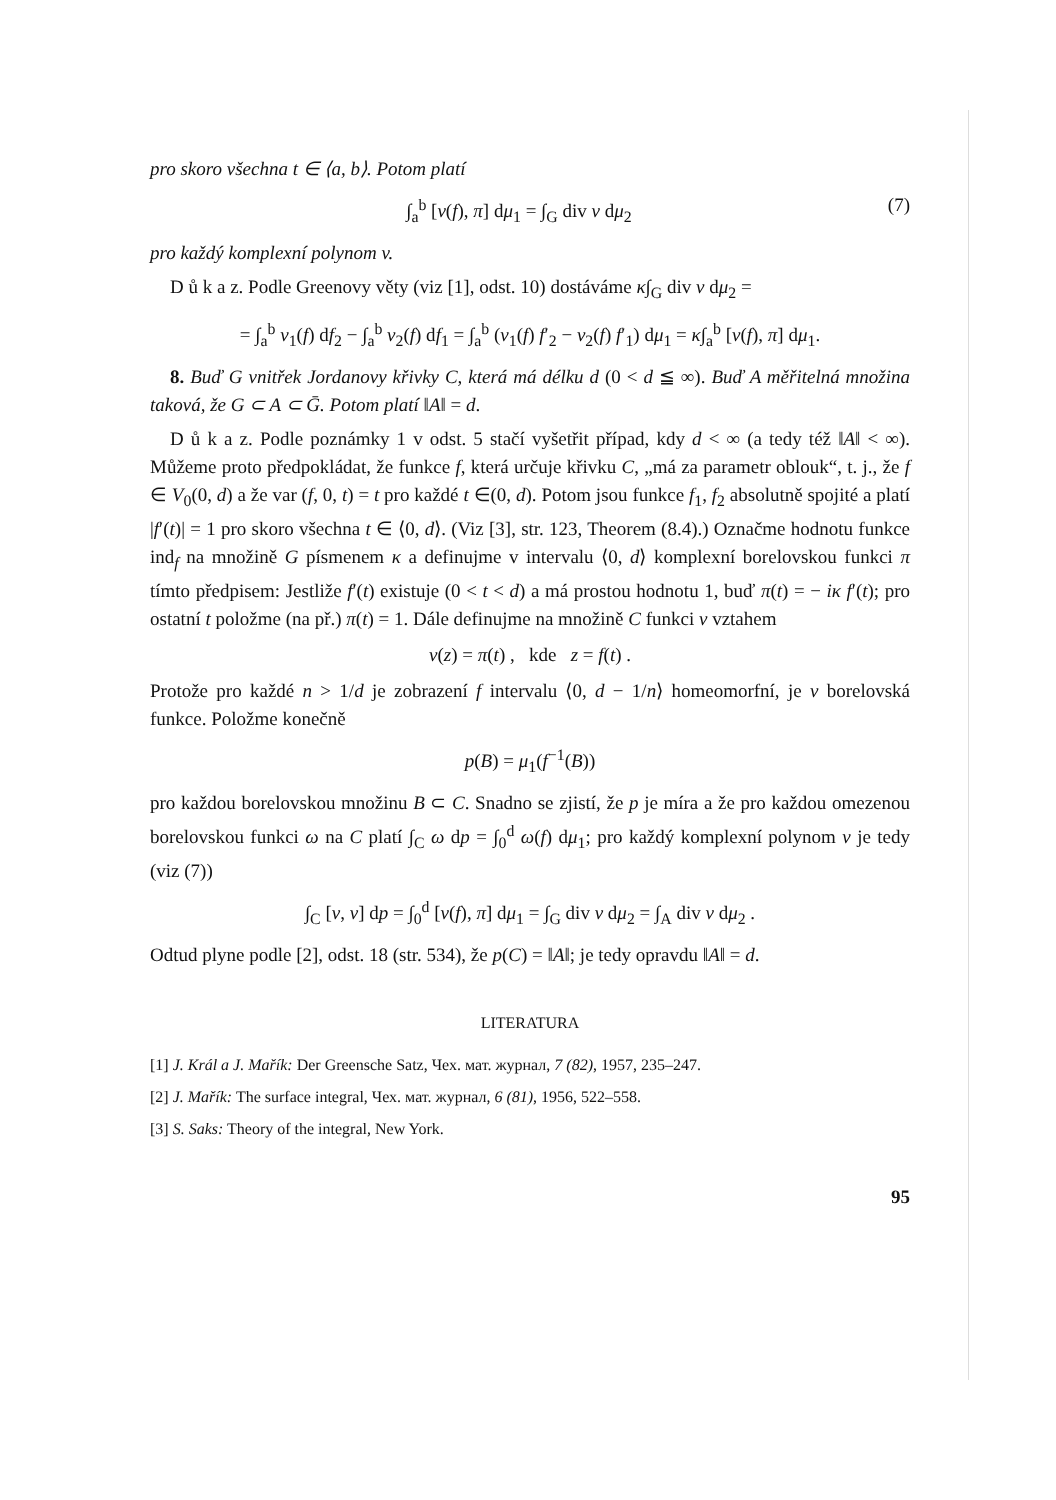pro skoro všechna t ∈ ⟨a, b⟩. Potom platí
∫<sub>a</sub><sup>b</sup> [v(f), π] dμ<sub>1</sub> = ∫<sub>G</sub> div v dμ<sub>2</sub> (7)
pro každý komplexní polynom v.
D ů k a z. Podle Greenovy věty (viz [1], odst. 10) dostáváme κ∫<sub>G</sub> div v dμ<sub>2</sub> =
= ∫<sub>a</sub><sup>b</sup> v<sub>1</sub>(f) df<sub>2</sub> − ∫<sub>a</sub><sup>b</sup> v<sub>2</sub>(f) df<sub>1</sub> = ∫<sub>a</sub><sup>b</sup> (v<sub>1</sub>(f) f′<sub>2</sub> − v<sub>2</sub>(f) f′<sub>1</sub>) dμ<sub>1</sub> = κ∫<sub>a</sub><sup>b</sup> [v(f), π] dμ<sub>1</sub>.
8. Buď G vnitřek Jordanovy křivky C, která má délku d (0 < d ≦ ∞). Buď A měřitelná množina taková, že G ⊂ A ⊂ Ḡ. Potom platí ‖A‖ = d.
D ů k a z. Podle poznámky 1 v odst. 5 stačí vyšetřit případ, kdy d < ∞ (a tedy též ‖A‖ < ∞). Můžeme proto předpokládat, že funkce f, která určuje křivku C, „má za parametr oblouk“, t. j., že f ∈ V<sub>0</sub>(0, d) a že var (f, 0, t) = t pro každé t ∈(0, d). Potom jsou funkce f<sub>1</sub>, f<sub>2</sub> absolutně spojité a platí |f′(t)| = 1 pro skoro všechna t ∈ ⟨0, d⟩. (Viz [3], str. 123, Theorem (8.4).) Označme hodnotu funkce ind<sub>f</sub> na množině G písmenem κ a definujme v intervalu ⟨0, d⟩ komplexní borelovskou funkci π tímto předpisem: Jestliže f′(t) existuje (0 < t < d) a má prostou hodnotu 1, buď π(t) = − iκ f′(t); pro ostatní t položme (na př.) π(t) = 1. Dále definujme na množině C funkci ν vztahem
ν(z) = π(t) , kde z = f(t) .
Protože pro každé n > 1/d je zobrazení f intervalu ⟨0, d − 1/n⟩ homeomorfní, je ν borelovská funkce. Položme konečně
p(B) = μ<sub>1</sub>(f<sup>−1</sup>(B))
pro každou borelovskou množinu B ⊂ C. Snadno se zjistí, že p je míra a že pro každou omezenou borelovskou funkci ω na C platí ∫<sub>C</sub> ω dp = ∫<sub>0</sub><sup>d</sup> ω(f) dμ<sub>1</sub>; pro každý komplexní polynom v je tedy (viz (7))
∫<sub>C</sub> [v, ν] dp = ∫<sub>0</sub><sup>d</sup> [v(f), π] dμ<sub>1</sub> = ∫<sub>G</sub> div v dμ<sub>2</sub> = ∫<sub>A</sub> div v dμ<sub>2</sub> .
Odtud plyne podle [2], odst. 18 (str. 534), že p(C) = ‖A‖; je tedy opravdu ‖A‖ = d.
LITERATURA
[1] J. Král a J. Mařík: Der Greensche Satz, Чех. мат. журнал, 7 (82), 1957, 235–247.
[2] J. Mařík: The surface integral, Чех. мат. журнал, 6 (81), 1956, 522–558.
[3] S. Saks: Theory of the integral, New York.
95